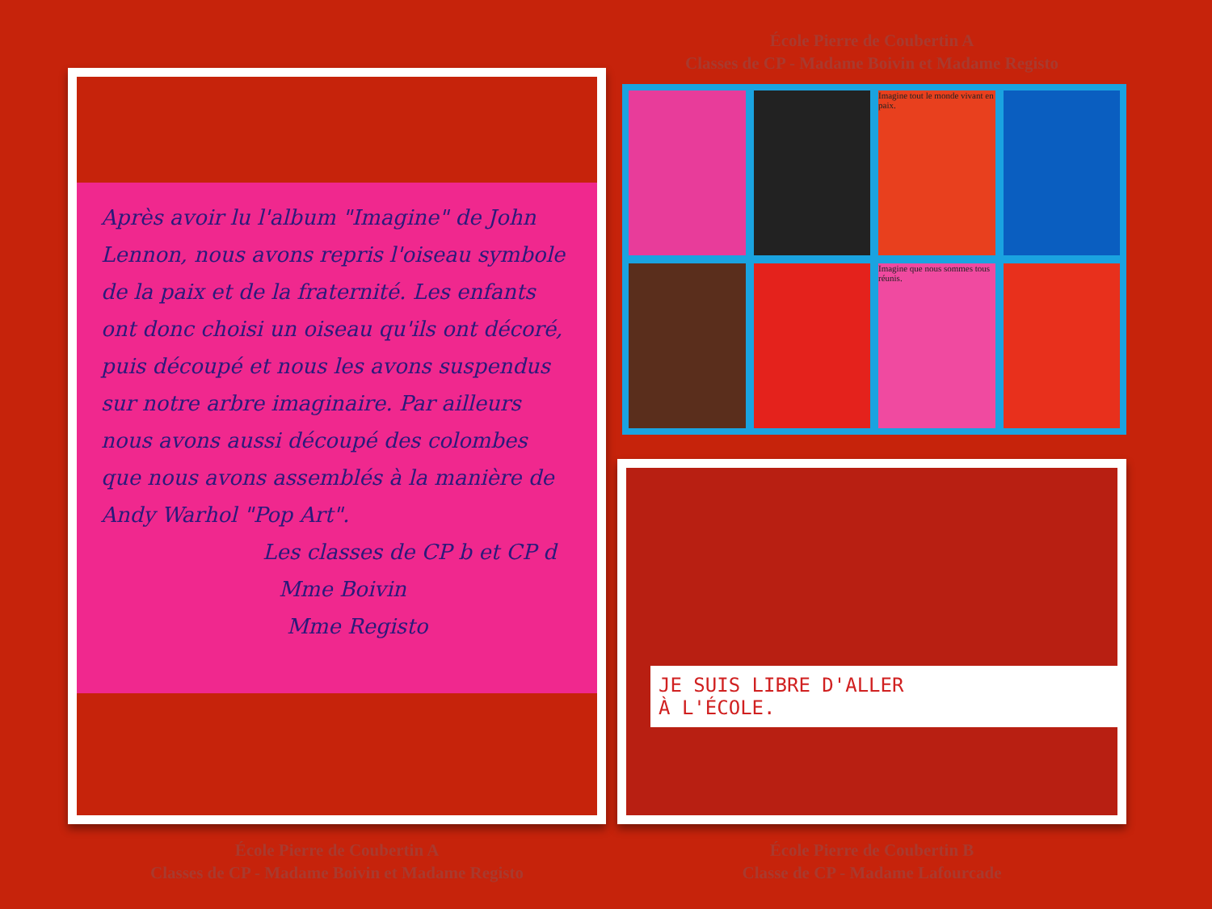Après avoir lu l'album "Imagine" de John Lennon, nous avons repris l'oiseau symbole de la paix et de la fraternité. Les enfants ont donc choisi un oiseau qu'ils ont décoré, puis découpé et nous les avons suspendus sur notre arbre imaginaire. Par ailleurs nous avons aussi découpé des colombes que nous avons assemblés à la manière de
Andy Warhol "Pop Art".
Les classes de CP b et CP d
Mme Boivin
Mme Registo
École Pierre de Coubertin A
Classes de CP - Madame Boivin et Madame Registo
École Pierre de Coubertin A
Classes de CP - Madame Boivin et Madame Registo
Imagine tout le monde vivant en paix.
Imagine que nous sommes tous réunis.
JE SUIS LIBRE D'ALLER
À L'ÉCOLE.
École Pierre de Coubertin B
Classe de CP - Madame Lafourcade